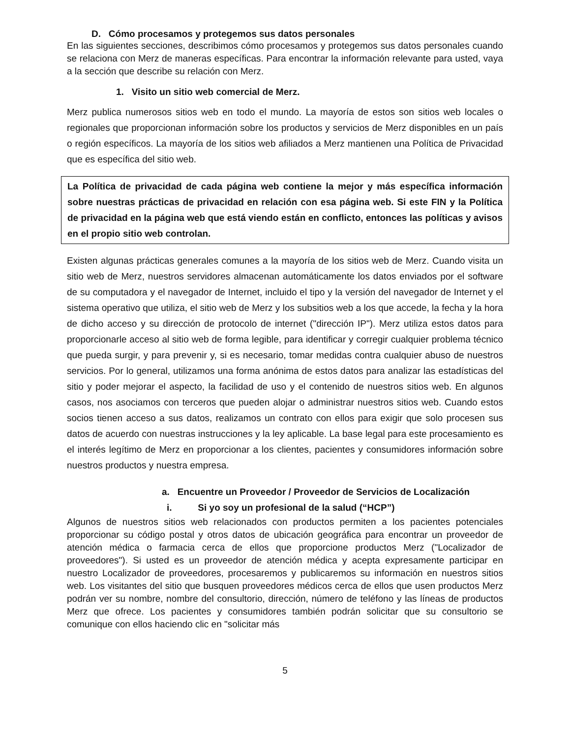D. Cómo procesamos y protegemos sus datos personales
En las siguientes secciones, describimos cómo procesamos y protegemos sus datos personales cuando se relaciona con Merz de maneras específicas. Para encontrar la información relevante para usted, vaya a la sección que describe su relación con Merz.
1. Visito un sitio web comercial de Merz.
Merz publica numerosos sitios web en todo el mundo. La mayoría de estos son sitios web locales o regionales que proporcionan información sobre los productos y servicios de Merz disponibles en un país o región específicos. La mayoría de los sitios web afiliados a Merz mantienen una Política de Privacidad que es específica del sitio web.
La Política de privacidad de cada página web contiene la mejor y más específica información sobre nuestras prácticas de privacidad en relación con esa página web. Si este FIN y la Política de privacidad en la página web que está viendo están en conflicto, entonces las políticas y avisos en el propio sitio web controlan.
Existen algunas prácticas generales comunes a la mayoría de los sitios web de Merz. Cuando visita un sitio web de Merz, nuestros servidores almacenan automáticamente los datos enviados por el software de su computadora y el navegador de Internet, incluido el tipo y la versión del navegador de Internet y el sistema operativo que utiliza, el sitio web de Merz y los subsitios web a los que accede, la fecha y la hora de dicho acceso y su dirección de protocolo de internet ("dirección IP"). Merz utiliza estos datos para proporcionarle acceso al sitio web de forma legible, para identificar y corregir cualquier problema técnico que pueda surgir, y para prevenir y, si es necesario, tomar medidas contra cualquier abuso de nuestros servicios. Por lo general, utilizamos una forma anónima de estos datos para analizar las estadísticas del sitio y poder mejorar el aspecto, la facilidad de uso y el contenido de nuestros sitios web. En algunos casos, nos asociamos con terceros que pueden alojar o administrar nuestros sitios web. Cuando estos socios tienen acceso a sus datos, realizamos un contrato con ellos para exigir que solo procesen sus datos de acuerdo con nuestras instrucciones y la ley aplicable. La base legal para este procesamiento es el interés legítimo de Merz en proporcionar a los clientes, pacientes y consumidores información sobre nuestros productos y nuestra empresa.
a. Encuentre un Proveedor / Proveedor de Servicios de Localización
i. Si yo soy un profesional de la salud (“HCP”)
Algunos de nuestros sitios web relacionados con productos permiten a los pacientes potenciales proporcionar su código postal y otros datos de ubicación geográfica para encontrar un proveedor de atención médica o farmacia cerca de ellos que proporcione productos Merz ("Localizador de proveedores"). Si usted es un proveedor de atención médica y acepta expresamente participar en nuestro Localizador de proveedores, procesaremos y publicaremos su información en nuestros sitios web. Los visitantes del sitio que busquen proveedores médicos cerca de ellos que usen productos Merz podrán ver su nombre, nombre del consultorio, dirección, número de teléfono y las líneas de productos Merz que ofrece. Los pacientes y consumidores también podrán solicitar que su consultorio se comunique con ellos haciendo clic en "solicitar más
5